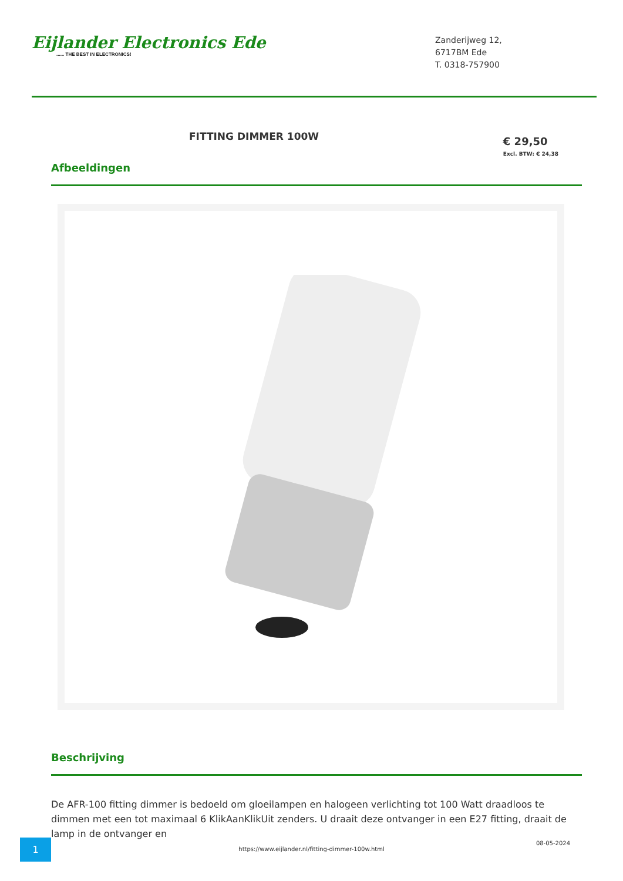Eijlander Electronics Ede...... THE BEST IN ELECTRONICS!
Zanderijweg 12,
6717BM Ede
T. 0318-757900
FITTING DIMMER 100W
€ 29,50
Excl. BTW: € 24,38
Afbeeldingen
Beschrijving
De AFR-100 fitting dimmer is bedoeld om gloeilampen en halogeen verlichting tot 100 Watt draadloos te dimmen met een tot maximaal 6 KlikAanKlikUit zenders. U draait deze ontvanger in een E27 fitting, draait de lamp in de ontvanger en
1
https://www.eijlander.nl/fitting-dimmer-100w.html
08-05-2024